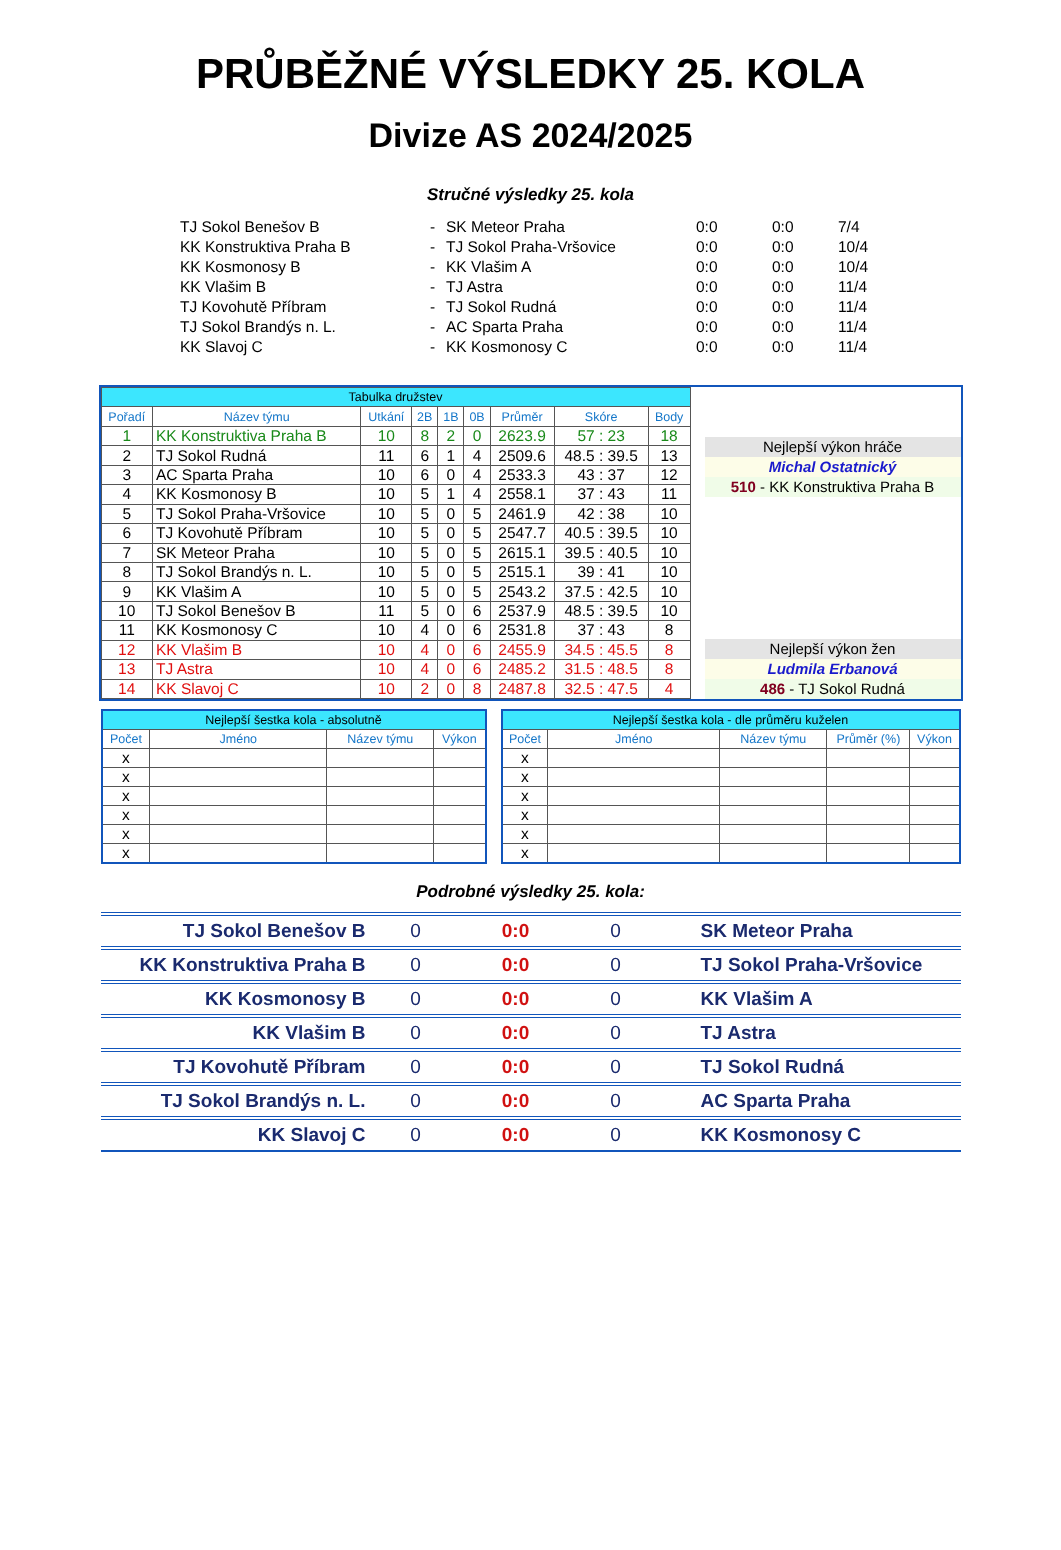PRŮBĚŽNÉ VÝSLEDKY 25. KOLA
Divize AS 2024/2025
Stručné výsledky 25. kola
| TJ Sokol Benešov B | - | SK Meteor Praha | 0:0 | 0:0 | 7/4 |
| KK Konstruktiva Praha B | - | TJ Sokol Praha-Vršovice | 0:0 | 0:0 | 10/4 |
| KK Kosmonosy B | - | KK Vlašim A | 0:0 | 0:0 | 10/4 |
| KK Vlašim B | - | TJ Astra | 0:0 | 0:0 | 11/4 |
| TJ Kovohutě Příbram | - | TJ Sokol Rudná | 0:0 | 0:0 | 11/4 |
| TJ Sokol Brandýs n. L. | - | AC Sparta Praha | 0:0 | 0:0 | 11/4 |
| KK Slavoj C | - | KK Kosmonosy C | 0:0 | 0:0 | 11/4 |
| Tabulka družstev | | | | | | | | |
| --- | --- | --- | --- | --- | --- | --- | --- | --- |
| Pořadí | Název týmu | Utkání | 2B | 1B | 0B | Průměr | Skóre | Body |
| 1 | KK Konstruktiva Praha B | 10 | 8 | 2 | 0 | 2623.9 | 57 : 23 | 18 |
| 2 | TJ Sokol Rudná | 11 | 6 | 1 | 4 | 2509.6 | 48.5 : 39.5 | 13 |
| 3 | AC Sparta Praha | 10 | 6 | 0 | 4 | 2533.3 | 43 : 37 | 12 |
| 4 | KK Kosmonosy B | 10 | 5 | 1 | 4 | 2558.1 | 37 : 43 | 11 |
| 5 | TJ Sokol Praha-Vršovice | 10 | 5 | 0 | 5 | 2461.9 | 42 : 38 | 10 |
| 6 | TJ Kovohutě Příbram | 10 | 5 | 0 | 5 | 2547.7 | 40.5 : 39.5 | 10 |
| 7 | SK Meteor Praha | 10 | 5 | 0 | 5 | 2615.1 | 39.5 : 40.5 | 10 |
| 8 | TJ Sokol Brandýs n. L. | 10 | 5 | 0 | 5 | 2515.1 | 39 : 41 | 10 |
| 9 | KK Vlašim A | 10 | 5 | 0 | 5 | 2543.2 | 37.5 : 42.5 | 10 |
| 10 | TJ Sokol Benešov B | 11 | 5 | 0 | 6 | 2537.9 | 48.5 : 39.5 | 10 |
| 11 | KK Kosmonosy C | 10 | 4 | 0 | 6 | 2531.8 | 37 : 43 | 8 |
| 12 | KK Vlašim B | 10 | 4 | 0 | 6 | 2455.9 | 34.5 : 45.5 | 8 |
| 13 | TJ Astra | 10 | 4 | 0 | 6 | 2485.2 | 31.5 : 48.5 | 8 |
| 14 | KK Slavoj C | 10 | 2 | 0 | 8 | 2487.8 | 32.5 : 47.5 | 4 |
Nejlepší výkon hráče
Michal Ostatnický
510 - KK Konstruktiva Praha B
Nejlepší výkon žen
Ludmila Erbanová
486 - TJ Sokol Rudná
| Nejlepší šestka kola - absolutně | | | |
| --- | --- | --- | --- |
| Počet | Jméno | Název týmu | Výkon |
| x | | | |
| x | | | |
| x | | | |
| x | | | |
| x | | | |
| x | | | |
| Nejlepší šestka kola - dle průměru kuželen | | | | |
| --- | --- | --- | --- | --- |
| Počet | Jméno | Název týmu | Průměr (%) | Výkon |
| x | | | | |
| x | | | | |
| x | | | | |
| x | | | | |
| x | | | | |
| x | | | | |
Podrobné výsledky 25. kola:
| TJ Sokol Benešov B | 0 | 0:0 | 0 | SK Meteor Praha |
| KK Konstruktiva Praha B | 0 | 0:0 | 0 | TJ Sokol Praha-Vršovice |
| KK Kosmonosy B | 0 | 0:0 | 0 | KK Vlašim A |
| KK Vlašim B | 0 | 0:0 | 0 | TJ Astra |
| TJ Kovohutě Příbram | 0 | 0:0 | 0 | TJ Sokol Rudná |
| TJ Sokol Brandýs n. L. | 0 | 0:0 | 0 | AC Sparta Praha |
| KK Slavoj C | 0 | 0:0 | 0 | KK Kosmonosy C |